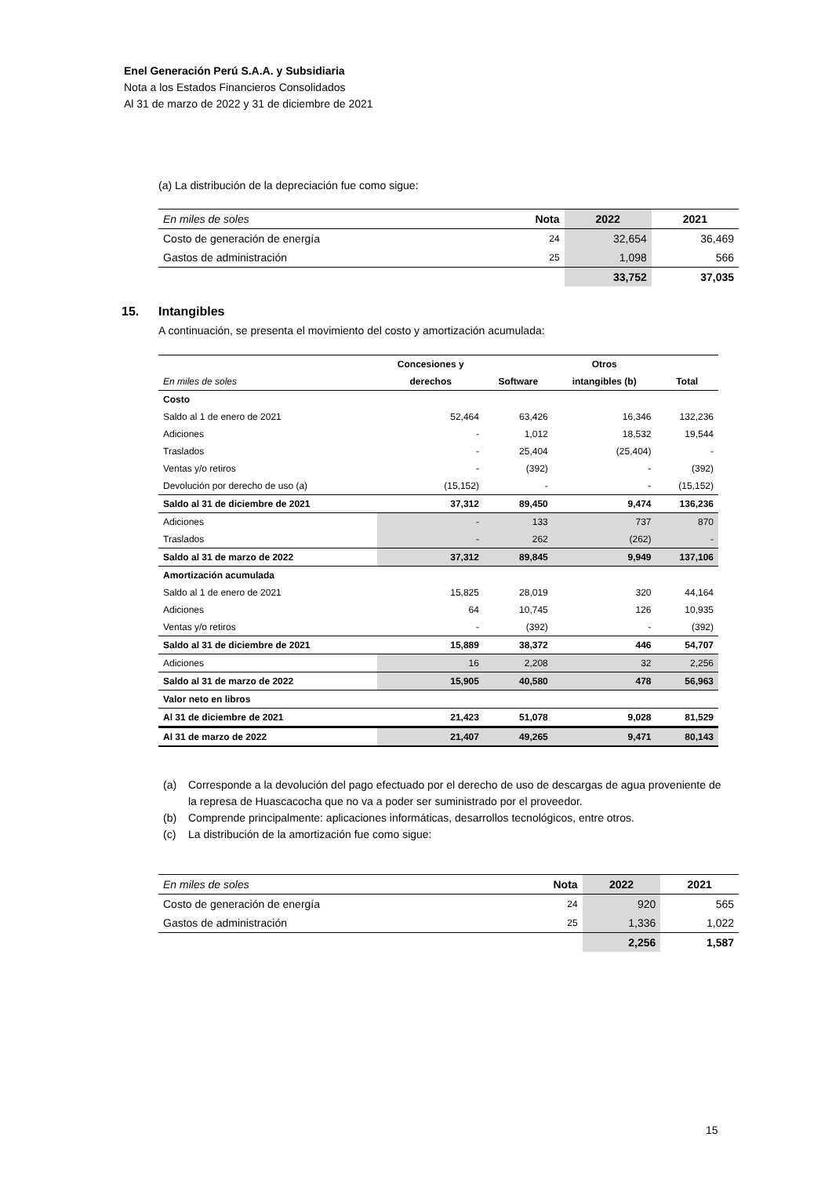Enel Generación Perú S.A.A. y Subsidiaria
Nota a los Estados Financieros Consolidados
Al 31 de marzo de 2022 y 31 de diciembre de 2021
(a) La distribución de la depreciación fue como sigue:
| En miles de soles | Nota | 2022 | 2021 |
| Costo de generación de energía | 24 | 32,654 | 36,469 |
| Gastos de administración | 25 | 1,098 | 566 |
| | | 33,752 | 37,035 |
15. Intangibles
A continuación, se presenta el movimiento del costo y amortización acumulada:
| | Concesiones y | | Otros | |
| En miles de soles | derechos | Software | intangibles (b) | Total |
| Costo | | | | |
| Saldo al 1 de enero de 2021 | 52,464 | 63,426 | 16,346 | 132,236 |
| Adiciones | - | 1,012 | 18,532 | 19,544 |
| Traslados | - | 25,404 | (25,404) | - |
| Ventas y/o retiros | - | (392) | - | (392) |
| Devolución por derecho de uso (a) | (15,152) | - | - | (15,152) |
| Saldo al 31 de diciembre de 2021 | 37,312 | 89,450 | 9,474 | 136,236 |
| Adiciones | - | 133 | 737 | 870 |
| Traslados | - | 262 | (262) | - |
| Saldo al 31 de marzo de 2022 | 37,312 | 89,845 | 9,949 | 137,106 |
| Amortización acumulada | | | | |
| Saldo al 1 de enero de 2021 | 15,825 | 28,019 | 320 | 44,164 |
| Adiciones | 64 | 10,745 | 126 | 10,935 |
| Ventas y/o retiros | - | (392) | - | (392) |
| Saldo al 31 de diciembre de 2021 | 15,889 | 38,372 | 446 | 54,707 |
| Adiciones | 16 | 2,208 | 32 | 2,256 |
| Saldo al 31 de marzo de 2022 | 15,905 | 40,580 | 478 | 56,963 |
| Valor neto en libros | | | | |
| Al 31 de diciembre de 2021 | 21,423 | 51,078 | 9,028 | 81,529 |
| Al 31 de marzo de 2022 | 21,407 | 49,265 | 9,471 | 80,143 |
(a) Corresponde a la devolución del pago efectuado por el derecho de uso de descargas de agua proveniente de la represa de Huascacocha que no va a poder ser suministrado por el proveedor.
(b) Comprende principalmente: aplicaciones informáticas, desarrollos tecnológicos, entre otros.
(c) La distribución de la amortización fue como sigue:
| En miles de soles | Nota | 2022 | 2021 |
| Costo de generación de energía | 24 | 920 | 565 |
| Gastos de administración | 25 | 1,336 | 1,022 |
| | | 2,256 | 1,587 |
15